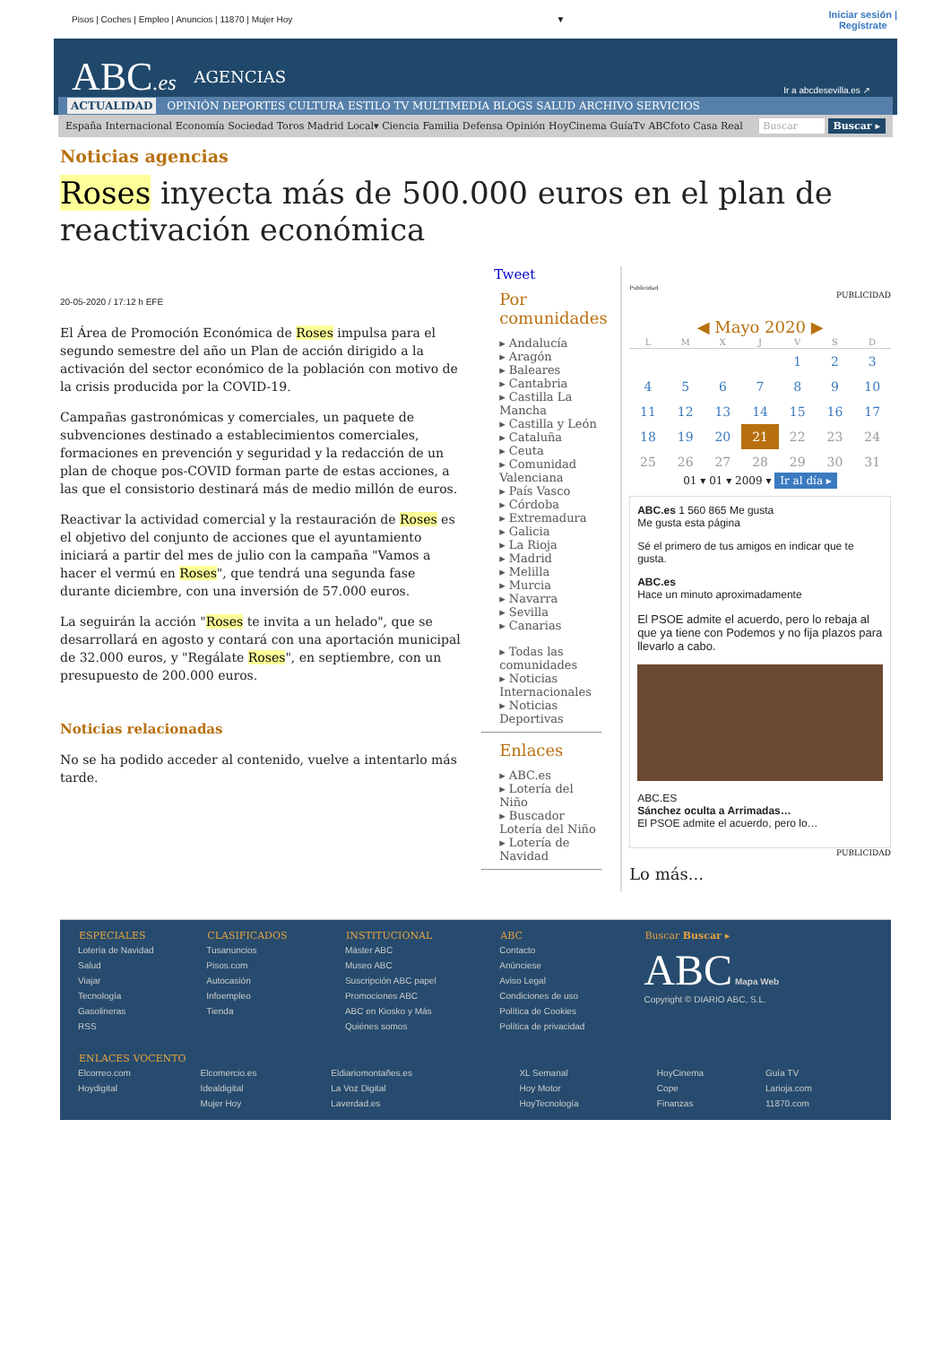Pisos | Coches | Empleo | Anuncios | 11870 | Mujer Hoy
▼
Iniciar sesión |
Regístrate
ABC.es AGENCIAS Ir a abcdesevilla.es ↗
ACTUALIDAD OPINIÓN DEPORTES CULTURA ESTILO TV MULTIMEDIA BLOGS SALUD ARCHIVO SERVICIOS
España Internacional Economía Sociedad Toros Madrid Local▾ Ciencia Familia Defensa Opinión HoyCinema GuíaTv ABCfoto Casa Real Buscar Buscar ▸
Noticias agencias
Roses inyecta más de 500.000 euros en el plan de reactivación económica
20-05-2020 / 17:12 h EFE
El Área de Promoción Económica de Roses impulsa para el segundo semestre del año un Plan de acción dirigido a la activación del sector económico de la población con motivo de la crisis producida por la COVID-19.
Campañas gastronómicas y comerciales, un paquete de subvenciones destinado a establecimientos comerciales, formaciones en prevención y seguridad y la redacción de un plan de choque pos-COVID forman parte de estas acciones, a las que el consistorio destinará más de medio millón de euros.
Reactivar la actividad comercial y la restauración de Roses es el objetivo del conjunto de acciones que el ayuntamiento iniciará a partir del mes de julio con la campaña "Vamos a hacer el vermú en Roses", que tendrá una segunda fase durante diciembre, con una inversión de 57.000 euros.
La seguirán la acción "Roses te invita a un helado", que se desarrollará en agosto y contará con una aportación municipal de 32.000 euros, y "Regálate Roses", en septiembre, con un presupuesto de 200.000 euros.
Noticias relacionadas
No se ha podido acceder al contenido, vuelve a intentarlo más tarde.
Tweet
Por comunidades
▸ Andalucía
▸ Aragón
▸ Baleares
▸ Cantabria
▸ Castilla La Mancha
▸ Castilla y León
▸ Cataluña
▸ Ceuta
▸ Comunidad Valenciana
▸ País Vasco
▸ Córdoba
▸ Extremadura
▸ Galicia
▸ La Rioja
▸ Madrid
▸ Melilla
▸ Murcia
▸ Navarra
▸ Sevilla
▸ Canarias
▸ Todas las comunidades
▸ Noticias Internacionales
▸ Noticias Deportivas
Enlaces
▸ ABC.es
▸ Lotería del Niño
▸ Buscador Lotería del Niño
▸ Lotería de Navidad
Publicidad
PUBLICIDAD
◀ Mayo 2020 ▶
| L | M | X | J | V | S | D |
| --- | --- | --- | --- | --- | --- | --- |
| | | | | 1 | 2 | 3 |
| 4 | 5 | 6 | 7 | 8 | 9 | 10 |
| 11 | 12 | 13 | 14 | 15 | 16 | 17 |
| 18 | 19 | 20 | 21 | 22 | 23 | 24 |
| 25 | 26 | 27 | 28 | 29 | 30 | 31 |
01 ▾ 01 ▾ 2009 ▾ Ir al día ▸
ABC.es 1 560 865 Me gusta
Me gusta esta página
Sé el primero de tus amigos en indicar que te gusta.
ABC.es
Hace un minuto aproximadamente
El PSOE admite el acuerdo, pero lo rebaja al que ya tiene con Podemos y no fija plazos para llevarlo a cabo.
ABC.ES
Sánchez oculta a Arrimadas…
El PSOE admite el acuerdo, pero lo…
PUBLICIDAD
Lo más...
| ESPECIALES | CLASIFICADOS | INSTITUCIONAL | ABC | Buscar Buscar ▸ |
| --- | --- | --- | --- | --- |
| Lotería de Navidad | Tusanuncios | Máster ABC | Contacto | ABC Mapa Web Copyright © DIARIO ABC, S.L. |
| Salud | Pisos.com | Museo ABC | Anúnciese | |
| Viajar | Autocasión | Suscripción ABC papel | Aviso Legal | |
| Tecnología | Infoempleo | Promociones ABC | Condiciones de uso | |
| Gasolineras | Tienda | ABC en Kiosko y Más | Política de Cookies | |
| RSS | | Quiénes somos | Política de privacidad | |
| ENLACES VOCENTO | | | | | |
| --- | --- | --- | --- | --- | --- |
| Elcorreo.com | Elcomercio.es | Eldiariomontañes.es | XL Semanal | HoyCinema | Guía TV |
| Hoydigital | Idealdigital | La Voz Digital | Hoy Motor | Cope | Larioja.com |
| | Mujer Hoy | Laverdad.es | HoyTecnología | Finanzas | 11870.com |